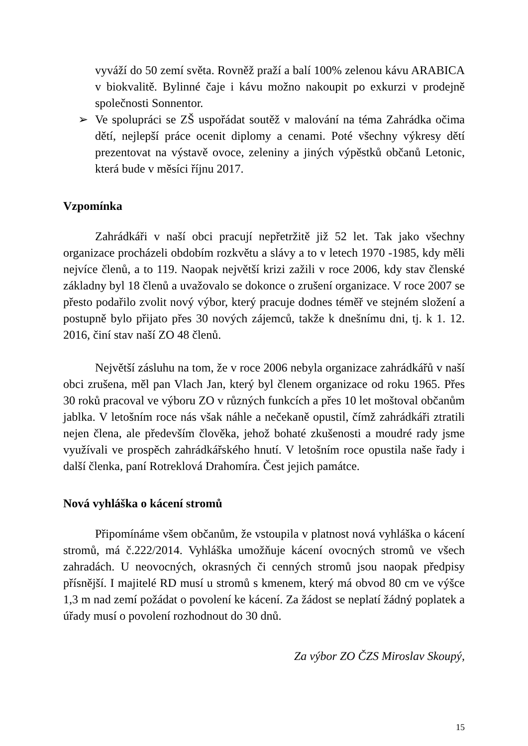vyváží do 50 zemí světa. Rovněž praží a balí 100% zelenou kávu ARABICA v biokvalitě. Bylinné čaje i kávu možno nakoupit po exkurzi v prodejně společnosti Sonnentor.
➢ Ve spolupráci se ZŠ uspořádat soutěž v malování na téma Zahrádka očima dětí, nejlepší práce ocenit diplomy a cenami. Poté všechny výkresy dětí prezentovat na výstavě ovoce, zeleniny a jiných výpěstků občanů Letonic, která bude v měsíci říjnu 2017.
Vzpomínka
Zahrádkáři v naší obci pracují nepřetržitě již 52 let. Tak jako všechny organizace procházeli obdobím rozkvětu a slávy a to v letech 1970 -1985, kdy měli nejvíce členů, a to 119. Naopak největší krizi zažili v roce 2006, kdy stav členské základny byl 18 členů a uvažovalo se dokonce o zrušení organizace. V roce 2007 se přesto podařilo zvolit nový výbor, který pracuje dodnes téměř ve stejném složení a postupně bylo přijato přes 30 nových zájemců, takže k dnešnímu dni, tj. k 1. 12. 2016, činí stav naší ZO 48 členů.
Největší zásluhu na tom, že v roce 2006 nebyla organizace zahrádkářů v naší obci zrušena, měl pan Vlach Jan, který byl členem organizace od roku 1965. Přes 30 roků pracoval ve výboru ZO v různých funkcích a přes 10 let moštoval občanům jablka. V letošním roce nás však náhle a nečekaně opustil, čímž zahrádkáři ztratili nejen člena, ale především člověka, jehož bohaté zkušenosti a moudré rady jsme využívali ve prospěch zahrádkářského hnutí. V letošním roce opustila naše řady i další členka, paní Rotreklová Drahomíra. Čest jejich památce.
Nová vyhláška o kácení stromů
Připomínáme všem občanům, že vstoupila v platnost nová vyhláška o kácení stromů, má č.222/2014. Vyhláška umožňuje kácení ovocných stromů ve všech zahradách. U neovocných, okrasných či cenných stromů jsou naopak předpisy přísnější. I majitelé RD musí u stromů s kmenem, který má obvod 80 cm ve výšce 1,3 m nad zemí požádat o povolení ke kácení. Za žádost se neplatí žádný poplatek a úřady musí o povolení rozhodnout do 30 dnů.
Za výbor ZO ČZS Miroslav Skoupý,
15